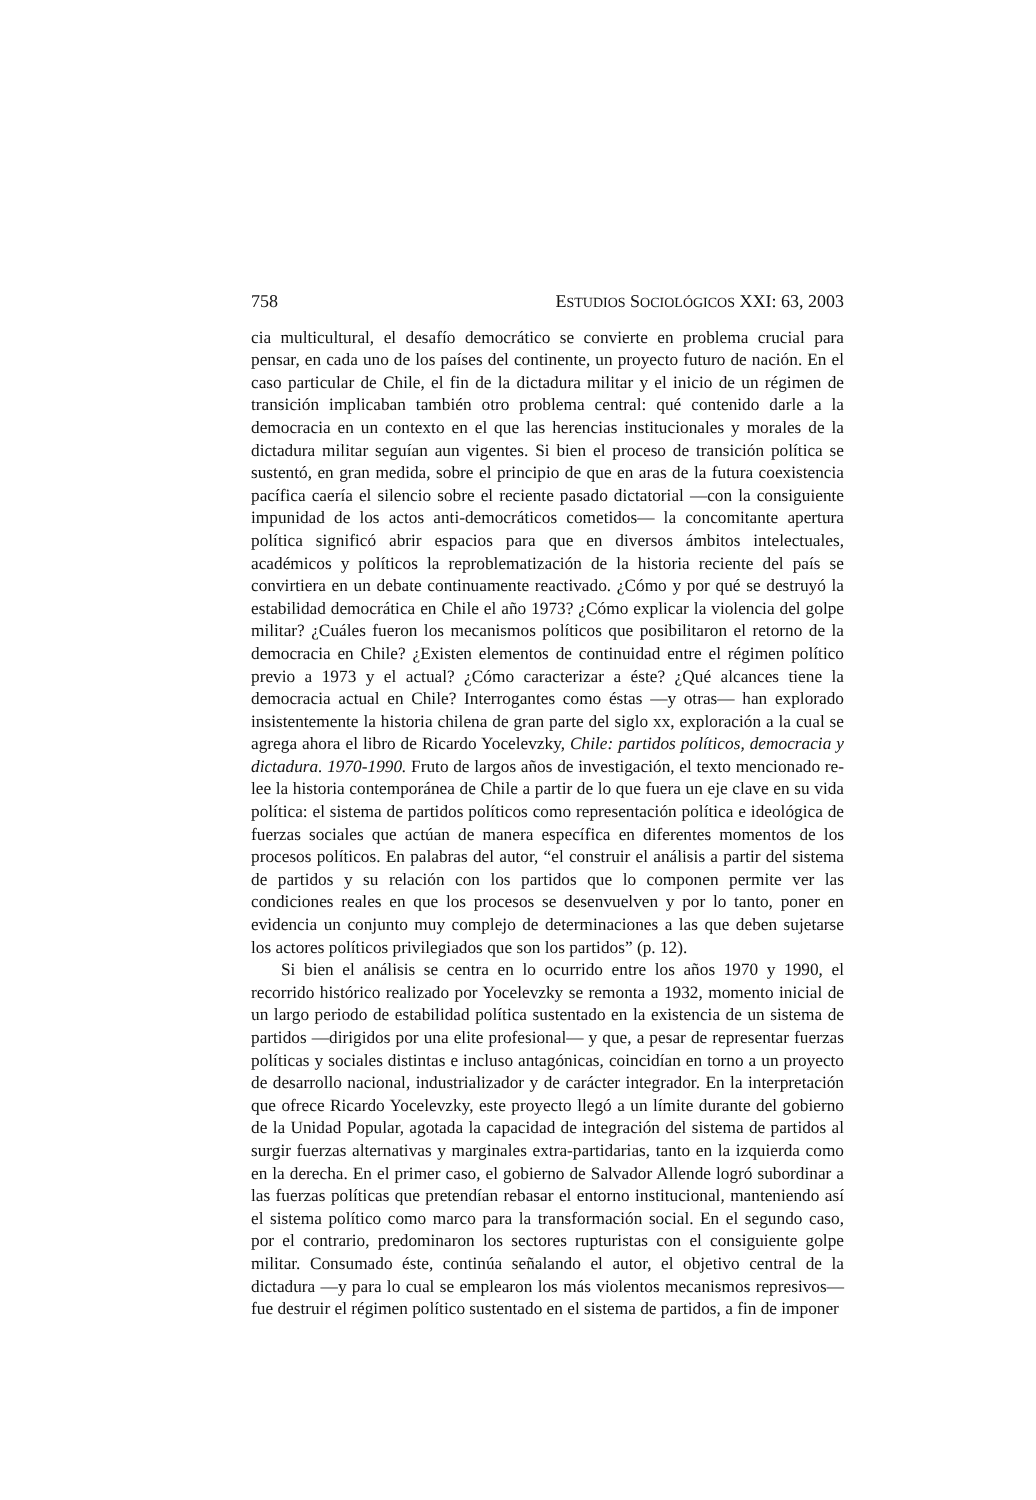758 ESTUDIOS SOCIOLÓGICOS XXI: 63, 2003
cia multicultural, el desafío democrático se convierte en problema crucial para pensar, en cada uno de los países del continente, un proyecto futuro de nación. En el caso particular de Chile, el fin de la dictadura militar y el inicio de un régimen de transición implicaban también otro problema central: qué contenido darle a la democracia en un contexto en el que las herencias institucionales y morales de la dictadura militar seguían aun vigentes. Si bien el proceso de transición política se sustentó, en gran medida, sobre el principio de que en aras de la futura coexistencia pacífica caería el silencio sobre el reciente pasado dictatorial —con la consiguiente impunidad de los actos anti-democráticos cometidos— la concomitante apertura política significó abrir espacios para que en diversos ámbitos intelectuales, académicos y políticos la reproblematización de la historia reciente del país se convirtiera en un debate continuamente reactivado. ¿Cómo y por qué se destruyó la estabilidad democrática en Chile el año 1973? ¿Cómo explicar la violencia del golpe militar? ¿Cuáles fueron los mecanismos políticos que posibilitaron el retorno de la democracia en Chile? ¿Existen elementos de continuidad entre el régimen político previo a 1973 y el actual? ¿Cómo caracterizar a éste? ¿Qué alcances tiene la democracia actual en Chile? Interrogantes como éstas —y otras— han explorado insistentemente la historia chilena de gran parte del siglo xx, exploración a la cual se agrega ahora el libro de Ricardo Yocelevzky, Chile: partidos políticos, democracia y dictadura. 1970-1990. Fruto de largos años de investigación, el texto mencionado re-lee la historia contemporánea de Chile a partir de lo que fuera un eje clave en su vida política: el sistema de partidos políticos como representación política e ideológica de fuerzas sociales que actúan de manera específica en diferentes momentos de los procesos políticos. En palabras del autor, “el construir el análisis a partir del sistema de partidos y su relación con los partidos que lo componen permite ver las condiciones reales en que los procesos se desenvuelven y por lo tanto, poner en evidencia un conjunto muy complejo de determinaciones a las que deben sujetarse los actores políticos privilegiados que son los partidos” (p. 12).
Si bien el análisis se centra en lo ocurrido entre los años 1970 y 1990, el recorrido histórico realizado por Yocelevzky se remonta a 1932, momento inicial de un largo periodo de estabilidad política sustentado en la existencia de un sistema de partidos —dirigidos por una elite profesional— y que, a pesar de representar fuerzas políticas y sociales distintas e incluso antagónicas, coincidían en torno a un proyecto de desarrollo nacional, industrializador y de carácter integrador. En la interpretación que ofrece Ricardo Yocelevzky, este proyecto llegó a un límite durante del gobierno de la Unidad Popular, agotada la capacidad de integración del sistema de partidos al surgir fuerzas alternativas y marginales extra-partidarias, tanto en la izquierda como en la derecha. En el primer caso, el gobierno de Salvador Allende logró subordinar a las fuerzas políticas que pretendían rebasar el entorno institucional, manteniendo así el sistema político como marco para la transformación social. En el segundo caso, por el contrario, predominaron los sectores rupturistas con el consiguiente golpe militar. Consumado éste, continúa señalando el autor, el objetivo central de la dictadura —y para lo cual se emplearon los más violentos mecanismos represivos— fue destruir el régimen político sustentado en el sistema de partidos, a fin de imponer